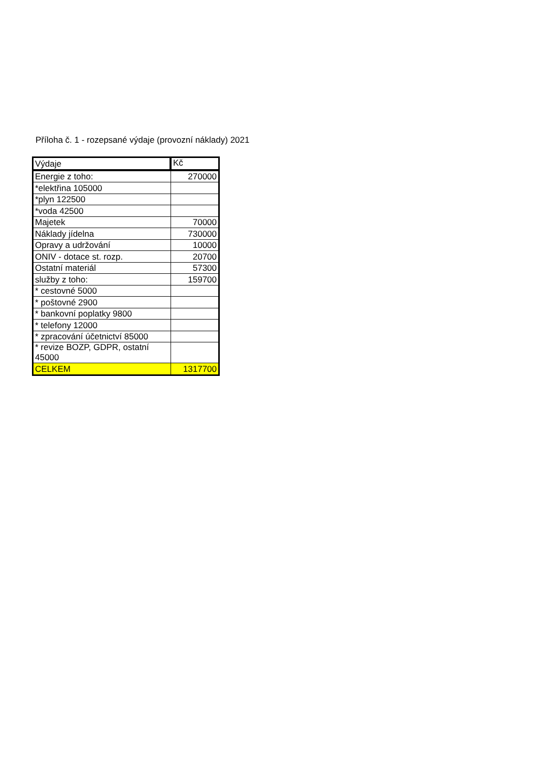Příloha č. 1 - rozepsané výdaje (provozní náklady) 2021
| Výdaje | Kč |
| --- | --- |
| Energie z toho: | 270000 |
| *elektřina 105000 | |
| *plyn 122500 | |
| *voda 42500 | |
| Majetek | 70000 |
| Náklady jídelna | 730000 |
| Opravy a udržování | 10000 |
| ONIV - dotace st. rozp. | 20700 |
| Ostatní materiál | 57300 |
| služby z toho: | 159700 |
| * cestovné 5000 | |
| * poštovné 2900 | |
| * bankovní poplatky 9800 | |
| * telefony 12000 | |
| * zpracování účetnictví 85000 | |
| * revize BOZP, GDPR, ostatní 45000 | |
| CELKEM | 1317700 |